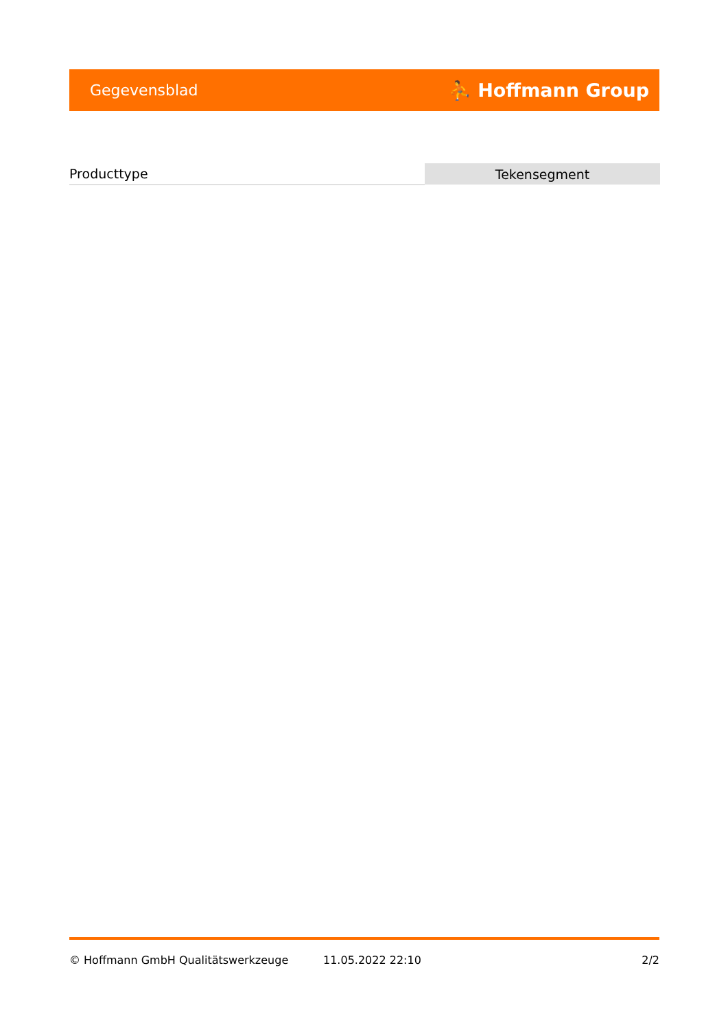Gegevensblad ⛹ Hoffmann Group
| Producttype | Tekensegment |
© Hoffmann GmbH Qualitätswerkzeuge 11.05.2022 22:10 2/2